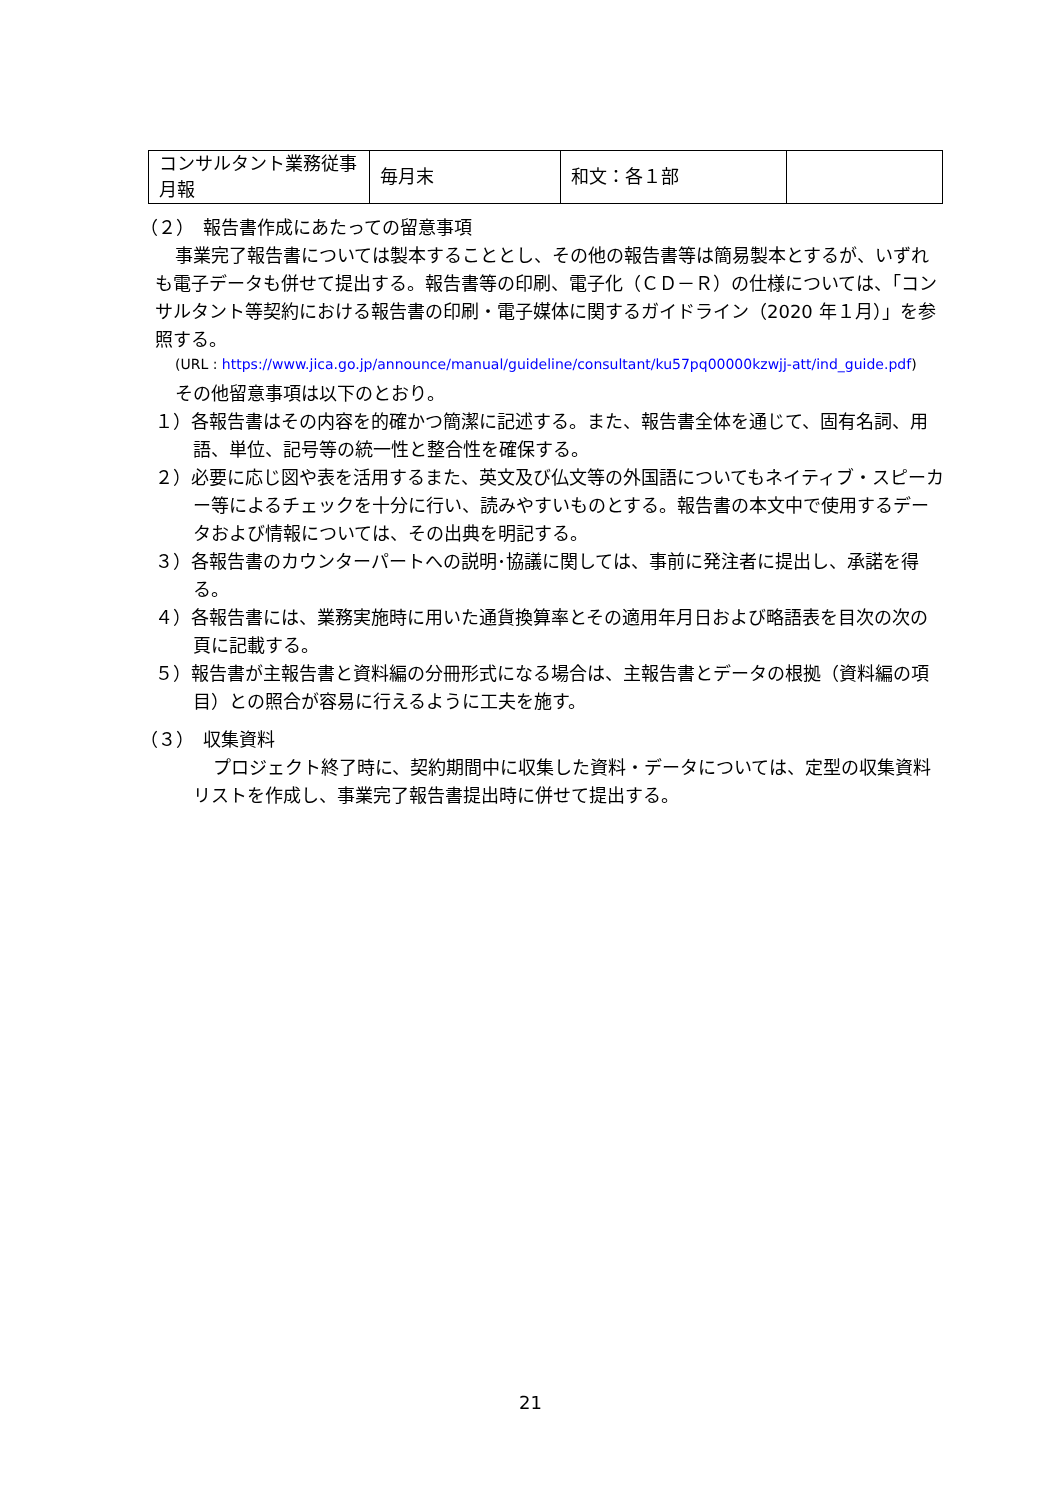| コンサルタント業務従事月報 | 毎月末 | 和文：各１部 | |
（２）　報告書作成にあたっての留意事項
事業完了報告書については製本することとし、その他の報告書等は簡易製本とするが、いずれも電子データも併せて提出する。報告書等の印刷、電子化（ＣＤ－Ｒ）の仕様については、「コンサルタント等契約における報告書の印刷・電子媒体に関するガイドライン（2020 年１月）」を参照する。
(URL : https://www.jica.go.jp/announce/manual/guideline/consultant/ku57pq00000kzwjj-att/ind_guide.pdf)
その他留意事項は以下のとおり。
１）各報告書はその内容を的確かつ簡潔に記述する。また、報告書全体を通じて、固有名詞、用語、単位、記号等の統一性と整合性を確保する。
２）必要に応じ図や表を活用するまた、英文及び仏文等の外国語についてもネイティブ・スピーカー等によるチェックを十分に行い、読みやすいものとする。報告書の本文中で使用するデータおよび情報については、その出典を明記する。
３）各報告書のカウンターパートへの説明･協議に関しては、事前に発注者に提出し、承諾を得る。
４）各報告書には、業務実施時に用いた通貨換算率とその適用年月日および略語表を目次の次の頁に記載する。
５）報告書が主報告書と資料編の分冊形式になる場合は、主報告書とデータの根拠（資料編の項目）との照合が容易に行えるように工夫を施す。
（３）　収集資料
プロジェクト終了時に、契約期間中に収集した資料・データについては、定型の収集資料リストを作成し、事業完了報告書提出時に併せて提出する。
21